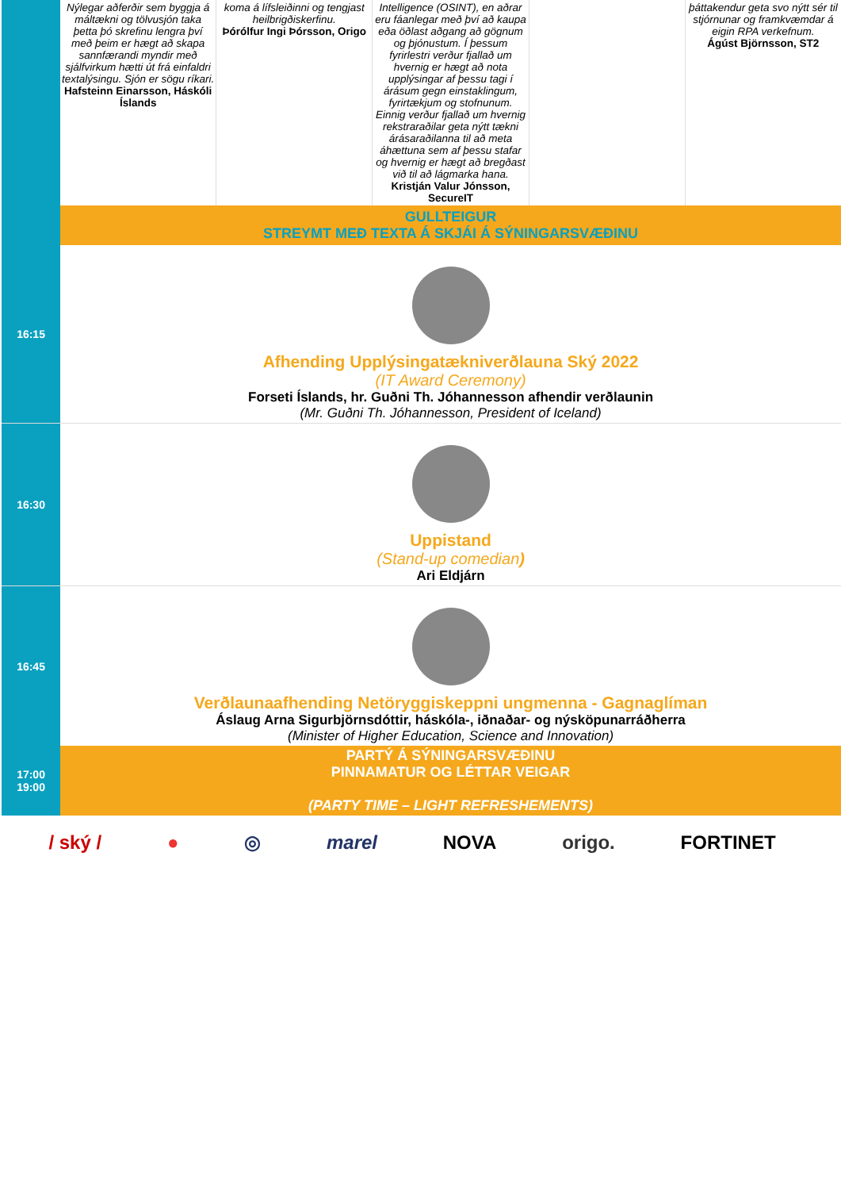| | Nýlegar aðferðir sem byggja á máltækni og tölvusjón taka þetta þó skrefinu lengra því með þeim er hægt að skapa sannfærandi myndir með sjálfvirkum hætti út frá einfaldri textalýsingu. Sjón er sögu ríkari. Hafsteinn Einarsson, Háskóli Íslands | koma á lífsleiðinni og tengjast heilbrigðiskerfinu. Þórólfur Ingi Þórsson, Origo | Intelligence (OSINT), en aðrar eru fáanlegar með því að kaupa eða öðlast aðgang að gögnum og þjónustum. Í þessum fyrirlestri verður fjallað um hvernig er hægt að nota upplýsingar af þessu tagi í árásum gegn einstaklingum, fyrirtækjum og stofnunum. Einnig verður fjallað um hvernig rekstraraðilar geta nýtt tækni árásaraðilanna til að meta áhættuna sem af þessu stafar og hvernig er hægt að bregðast við til að lágmarka hana. Kristján Valur Jónsson, SecureIT | | þáttakendur geta svo nýtt sér til stjórnunar og framkvæmdar á eigin RPA verkefnum. Ágúst Björnsson, ST2 |
| | GULLTEIGUR STREYMT MEÐ TEXTA Á SKJÁI Á SÝNINGARSVÆÐINU | | | | |
| 16:15 | Afhending Upplýsingatækniverðlauna Ský 2022 (IT Award Ceremony) Forseti Íslands, hr. Guðni Th. Jóhannesson afhendir verðlaunin (Mr. Guðni Th. Jóhannesson, President of Iceland) | | | | |
| 16:30 | Uppistand (Stand-up comedian ) Ari Eldjárn | | | | |
| 16:45 | Verðlaunaafhending Netöryggiskeppni ungmenna - Gagnaglíman Áslaug Arna Sigurbjörnsdóttir, háskóla-, iðnaðar- og nýsköpunarráðherra (Minister of Higher Education, Science and Innovation) | | | | |
| 17:00 19:00 | PARTÝ Á SÝNINGARSVÆÐINU PINNAMATUR OG LÉTTAR VEIGAR (PARTY TIME – LIGHT REFRESHEMENTS) | | | | |
/ ský / ● ◎ marel NOVA origo. FORTINET